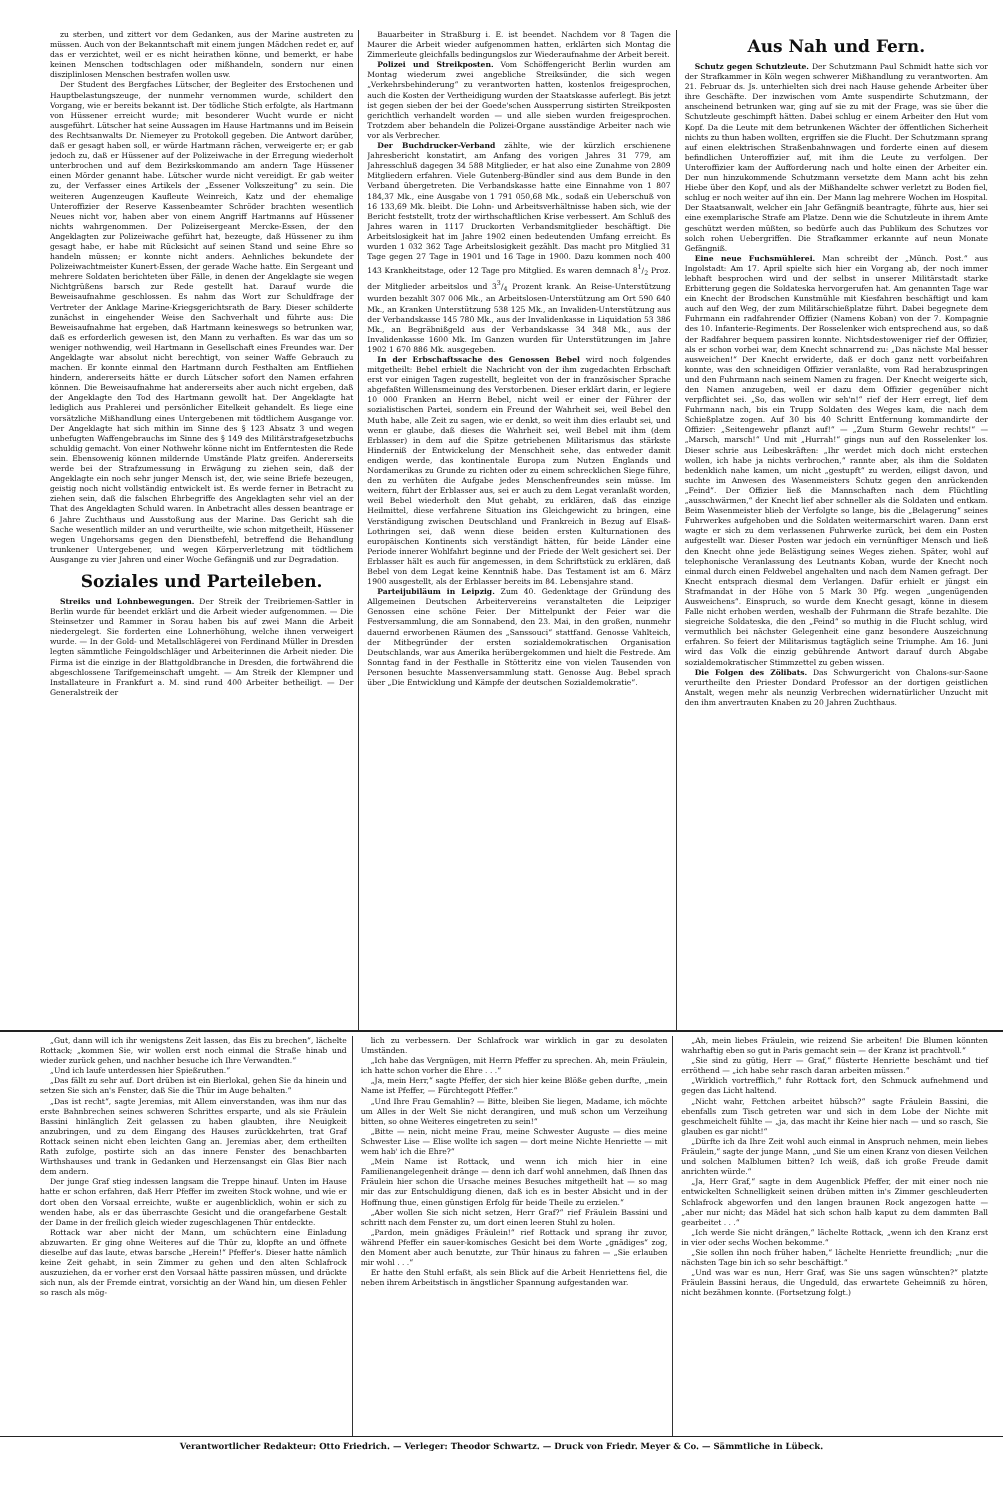zu sterben, und zittert vor dem Gedanken, aus der Marine austreten zu müssen. Auch von der Bekanntschaft mit einem jungen Mädchen redet er, auf das er verzichtet, weil er es nicht heirathen könne, und bemerkt, er habe keinen Menschen todtschlagen oder mißhandeln, sondern nur einen disziplinlosen Menschen bestrafen wollen usw.
Der Student des Bergfaches Lütscher, der Begleiter des Erstochenen und Hauptbelastungszeuge, der nunmehr vernommen wurde, schildert den Vorgang, wie er bereits bekannt ist. Der tödliche Stich erfolgte, als Hartmann von Hüssener erreicht wurde; mit besonderer Wucht wurde er nicht ausgeführt. Lütscher hat seine Aussagen im Hause Hartmanns und im Beisein des Rechtsanwalts Dr. Niemeyer zu Protokoll gegeben. Die Antwort darüber, daß er gesagt haben soll, er würde Hartmann rächen, verweigerte er; er gab jedoch zu, daß er Hüssener auf der Polizeiwache in der Erregung wiederholt unterbrochen und auf dem Bezirkskommando am andern Tage Hüssener einen Mörder genannt habe. Lütscher wurde nicht vereidigt. Er gab weiter zu, der Verfasser eines Artikels der „Essener Volkszeitung“ zu sein. Die weiteren Augenzeugen Kaufleute Weinreich, Katz und der ehemalige Unteroffizier der Reserve Kassenbeamter Schröder brachten wesentlich Neues nicht vor, haben aber von einem Angriff Hartmanns auf Hüssener nichts wahrgenommen. Der Polizeisergeant Mercke-Essen, der den Angeklagten zur Polizeiwache geführt hat, bezeugte, daß Hüssener zu ihm gesagt habe, er habe mit Rücksicht auf seinen Stand und seine Ehre so handeln müssen; er konnte nicht anders. Aehnliches bekundete der Polizeiwachtmeister Kunert-Essen, der gerade Wache hatte. Ein Sergeant und mehrere Soldaten berichteten über Fälle, in denen der Angeklagte sie wegen Nichtgrüßens barsch zur Rede gestellt hat. Darauf wurde die Beweisaufnahme geschlossen. Es nahm das Wort zur Schuldfrage der Vertreter der Anklage Marine-Kriegsgerichtsrath de Bary. Dieser schilderte zunächst in eingehender Weise den Sachverhalt und führte aus: Die Beweisaufnahme hat ergeben, daß Hartmann keineswegs so betrunken war, daß es erforderlich gewesen ist, den Mann zu verhaften. Es war das um so weniger nothwendig, weil Hartmann in Gesellschaft eines Freundes war. Der Angeklagte war absolut nicht berechtigt, von seiner Waffe Gebrauch zu machen. Er konnte einmal den Hartmann durch Festhalten am Entfliehen hindern, andererseits hätte er durch Lütscher sofort den Namen erfahren können. Die Beweisaufnahme hat andererseits aber auch nicht ergeben, daß der Angeklagte den Tod des Hartmann gewollt hat. Der Angeklagte hat lediglich aus Prahlerei und persönlicher Eitelkeit gehandelt. Es liege eine vorsätzliche Mißhandlung eines Untergebenen mit tödtlichem Ausgange vor. Der Angeklagte hat sich mithin im Sinne des § 123 Absatz 3 und wegen unbefugten Waffengebrauchs im Sinne des § 149 des Militärstrafgesetzbuchs schuldig gemacht. Von einer Nothwehr könne nicht im Entferntesten die Rede sein. Ebensowenig können mildernde Umstände Platz greifen. Andererseits werde bei der Strafzumessung in Erwägung zu ziehen sein, daß der Angeklagte ein noch sehr junger Mensch ist, der, wie seine Briefe bezeugen, geistig noch nicht vollständig entwickelt ist. Es werde ferner in Betracht zu ziehen sein, daß die falschen Ehrbegriffe des Angeklagten sehr viel an der That des Angeklagten Schuld waren. In Anbetracht alles dessen beantrage er 6 Jahre Zuchthaus und Ausstoßung aus der Marine. Das Gericht sah die Sache wesentlich milder an und verurtheilte, wie schon mitgetheilt, Hüssener wegen Ungehorsams gegen den Dienstbefehl, betreffend die Behandlung trunkener Untergebener, und wegen Körperverletzung mit tödtlichem Ausgange zu vier Jahren und einer Woche Gefängniß und zur Degradation.
Soziales und Parteileben.
Streiks und Lohnbewegungen. Der Streik der Treibriemen-Sattler in Berlin wurde für beendet erklärt und die Arbeit wieder aufgenommen. — Die Steinsetzer und Rammer in Sorau haben bis auf zwei Mann die Arbeit niedergelegt. Sie forderten eine Lohnerhöhung, welche ihnen verweigert wurde. — In der Gold- und Metallschlägerei von Ferdinand Müller in Dresden legten sämmtliche Feingoldschläger und Arbeiterinnen die Arbeit nieder. Die Firma ist die einzige in der Blattgoldbranche in Dresden, die fortwährend die abgeschlossene Tarifgemeinschaft umgeht. — Am Streik der Klempner und Installateure in Frankfurt a. M. sind rund 400 Arbeiter betheiligt. — Der Generalstreik der
Bauarbeiter in Straßburg i. E. ist beendet. Nachdem vor 8 Tagen die Maurer die Arbeit wieder aufgenommen hatten, erklärten sich Montag die Zimmerleute gleichfalls bedingungslos zur Wiederaufnahme der Arbeit bereit.
Polizei und Streikposten. Vom Schöffengericht Berlin wurden am Montag wiederum zwei angebliche Streiksünder, die sich wegen „Verkehrsbehinderung“ zu verantworten hatten, kostenlos freigesprochen, auch die Kosten der Vertheidigung wurden der Staatskasse auferlegt. Bis jetzt ist gegen sieben der bei der Goede'schen Aussperrung sistirten Streikposten gerichtlich verhandelt worden — und alle sieben wurden freigesprochen. Trotzdem aber behandeln die Polizei-Organe ausständige Arbeiter nach wie vor als Verbrecher.
Der Buchdrucker-Verband zählte, wie der kürzlich erschienene Jahresbericht konstatirt, am Anfang des vorigen Jahres 31 779, am Jahresschluß dagegen 34 588 Mitglieder, er hat also eine Zunahme von 2809 Mitgliedern erfahren. Viele Gutenberg-Bündler sind aus dem Bunde in den Verband übergetreten. Die Verbandskasse hatte eine Einnahme von 1 807 184,37 Mk., eine Ausgabe von 1 791 050,68 Mk., sodaß ein Ueberschuß von 16 133,69 Mk. bleibt. Die Lohn- und Arbeitsverhältnisse haben sich, wie der Bericht feststellt, trotz der wirthschaftlichen Krise verbessert. Am Schluß des Jahres waren in 1117 Druckorten Verbandsmitglieder beschäftigt. Die Arbeitslosigkeit hat im Jahre 1902 einen bedeutenden Umfang erreicht. Es wurden 1 032 362 Tage Arbeitslosigkeit gezählt. Das macht pro Mitglied 31 Tage gegen 27 Tage in 1901 und 16 Tage in 1900. Dazu kommen noch 400 143 Krankheitstage, oder 12 Tage pro Mitglied. Es waren demnach 81/2 Proz. der Mitglieder arbeitslos und 33/4 Prozent krank. An Reise-Unterstützung wurden bezahlt 307 006 Mk., an Arbeitslosen-Unterstützung am Ort 590 640 Mk., an Kranken Unterstützung 538 125 Mk., an Invaliden-Unterstützung aus der Verbandskasse 145 780 Mk., aus der Invalidenkasse in Liquidation 53 386 Mk., an Begräbnißgeld aus der Verbandskasse 34 348 Mk., aus der Invalidenkasse 1600 Mk. Im Ganzen wurden für Unterstützungen im Jahre 1902 1 670 886 Mk. ausgegeben.
In der Erbschaftssache des Genossen Bebel wird noch folgendes mitgetheilt: Bebel erhielt die Nachricht von der ihm zugedachten Erbschaft erst vor einigen Tagen zugestellt, begleitet von der in französischer Sprache abgefaßten Willensmeinung des Verstorbenen. Dieser erklärt darin, er legiere 10 000 Franken an Herrn Bebel, nicht weil er einer der Führer der sozialistischen Partei, sondern ein Freund der Wahrheit sei, weil Bebel den Muth habe, alle Zeit zu sagen, wie er denkt, so weit ihm dies erlaubt sei, und wenn er glaube, daß dieses die Wahrheit sei, weil Bebel mit ihm (dem Erblasser) in dem auf die Spitze getriebenen Militarismus das stärkste Hinderniß der Entwickelung der Menschheit sehe, das entweder damit endigen werde, das kontinentale Europa zum Nutzen Englands und Nordamerikas zu Grunde zu richten oder zu einem schrecklichen Siege führe, den zu verhüten die Aufgabe jedes Menschenfreundes sein müsse. Im weitern, führt der Erblasser aus, sei er auch zu dem Legat veranlaßt worden, weil Bebel wiederholt den Mut gehabt, zu erklären, daß das einzige Heilmittel, diese verfahrene Situation ins Gleichgewicht zu bringen, eine Verständigung zwischen Deutschland und Frankreich in Bezug auf Elsaß-Lothringen sei, daß wenn diese beiden ersten Kulturnationen des europäischen Kontinents sich verständigt hätten, für beide Länder eine Periode innerer Wohlfahrt beginne und der Friede der Welt gesichert sei. Der Erblasser hält es auch für angemessen, in dem Schriftstück zu erklären, daß Bebel von dem Legat keine Kenntniß habe. Das Testament ist am 6. März 1900 ausgestellt, als der Erblasser bereits im 84. Lebensjahre stand.
Parteijubiläum in Leipzig. Zum 40. Gedenktage der Gründung des Allgemeinen Deutschen Arbeitervereins veranstalteten die Leipziger Genossen eine schöne Feier. Der Mittelpunkt der Feier war die Festversammlung, die am Sonnabend, den 23. Mai, in den großen, nunmehr dauernd erworbenen Räumen des „Sanssouci“ stattfand. Genosse Vahlteich, der Mitbegründer der ersten sozialdemokratischen Organisation Deutschlands, war aus Amerika herübergekommen und hielt die Festrede. Am Sonntag fand in der Festhalle in Stötteritz eine von vielen Tausenden von Personen besuchte Massenversammlung statt. Genosse Aug. Bebel sprach über „Die Entwicklung und Kämpfe der deutschen Sozialdemokratie“.
Aus Nah und Fern.
Schutz gegen Schutzleute. Der Schutzmann Paul Schmidt hatte sich vor der Strafkammer in Köln wegen schwerer Mißhandlung zu verantworten. Am 21. Februar ds. Js. unterhielten sich drei nach Hause gehende Arbeiter über ihre Geschäfte. Der inzwischen vom Amte suspendirte Schutzmann, der anscheinend betrunken war, ging auf sie zu mit der Frage, was sie über die Schutzleute geschimpft hätten. Dabei schlug er einem Arbeiter den Hut vom Kopf. Da die Leute mit dem betrunkenen Wächter der öffentlichen Sicherheit nichts zu thun haben wollten, ergriffen sie die Flucht. Der Schutzmann sprang auf einen elektrischen Straßenbahnwagen und forderte einen auf diesem befindlichen Unteroffizier auf, mit ihm die Leute zu verfolgen. Der Unteroffizier kam der Aufforderung nach und holte einen der Arbeiter ein. Der nun hinzukommende Schutzmann versetzte dem Mann acht bis zehn Hiebe über den Kopf, und als der Mißhandelte schwer verletzt zu Boden fiel, schlug er noch weiter auf ihn ein. Der Mann lag mehrere Wochen im Hospital. Der Staatsanwalt, welcher ein Jahr Gefängniß beantragte, führte aus, hier sei eine exemplarische Strafe am Platze. Denn wie die Schutzleute in ihrem Amte geschützt werden müßten, so bedürfe auch das Publikum des Schutzes vor solch rohen Uebergriffen. Die Strafkammer erkannte auf neun Monate Gefängniß.
Eine neue Fuchsmühlerei. Man schreibt der „Münch. Post.“ aus Ingolstadt: Am 17. April spielte sich hier ein Vorgang ab, der noch immer lebhaft besprochen wird und der selbst in unserer Militärstadt starke Erbitterung gegen die Soldateska hervorgerufen hat. Am genannten Tage war ein Knecht der Brodschen Kunstmühle mit Kiesfahren beschäftigt und kam auch auf den Weg, der zum Militärschießplatze führt. Dabei begegnete dem Fuhrmann ein radfahrender Offizier (Namens Koban) von der 7. Kompagnie des 10. Infanterie-Regiments. Der Rosselenker wich entsprechend aus, so daß der Radfahrer bequem passiren konnte. Nichtsdestoweniger rief der Offizier, als er schon vorbei war, dem Knecht schnarrend zu: „Das nächste Mal besser ausweichen!“ Der Knecht erwiderte, daß er doch ganz nett vorbeifahren konnte, was den schneidigen Offizier veranlaßte, vom Rad herabzuspringen und den Fuhrmann nach seinem Namen zu fragen. Der Knecht weigerte sich, den Namen anzugeben, weil er dazu dem Offizier gegenüber nicht verpflichtet sei. „So, das wollen wir seh'n!“ rief der Herr erregt, lief dem Fuhrmann nach, bis ein Trupp Soldaten des Weges kam, die nach dem Schießplatze zogen. Auf 30 bis 40 Schritt Entfernung kommandirte der Offizier: „Seitengewehr pflanzt auf!“ — „Zum Sturm Gewehr rechts!“ — „Marsch, marsch!“ Und mit „Hurrah!“ gings nun auf den Rosselenker los. Dieser schrie aus Leibeskräften: „Ihr werdet mich doch nicht erstechen wollen, ich habe ja nichts verbrochen,“ rannte aber, als ihm die Soldaten bedenklich nahe kamen, um nicht „gestupft“ zu werden, eiligst davon, und suchte im Anwesen des Wasenmeisters Schutz gegen den anrückenden „Feind“. Der Offizier ließ die Mannschaften nach dem Flüchtling „ausschwärmen,“ der Knecht lief aber schneller als die Soldaten und entkam. Beim Wasenmeister blieb der Verfolgte so lange, bis die „Belagerung“ seines Fuhrwerkes aufgehoben und die Soldaten weitermarschirt waren. Dann erst wagte er sich zu dem verlassenen Fuhrwerke zurück, bei dem ein Posten aufgestellt war. Dieser Posten war jedoch ein vernünftiger Mensch und ließ den Knecht ohne jede Belästigung seines Weges ziehen. Später, wohl auf telephonische Veranlassung des Leutnants Koban, wurde der Knecht noch einmal durch einen Feldwebel angehalten und nach dem Namen gefragt. Der Knecht entsprach diesmal dem Verlangen. Dafür erhielt er jüngst ein Strafmandat in der Höhe von 5 Mark 30 Pfg. wegen „ungenügenden Ausweichens“. Einspruch, so wurde dem Knecht gesagt, könne in diesem Falle nicht erhoben werden, weshalb der Fuhrmann die Strafe bezahlte. Die siegreiche Soldateska, die den „Feind“ so muthig in die Flucht schlug, wird vermuthlich bei nächster Gelegenheit eine ganz besondere Auszeichnung erfahren. So feiert der Militarismus tagtäglich seine Triumphe. Am 16. Juni wird das Volk die einzig gebührende Antwort darauf durch Abgabe sozialdemokratischer Stimmzettel zu geben wissen.
Die Folgen des Zölibats. Das Schwurgericht von Chalons-sur-Saone verurtheilte den Priester Dondard Professor an der dortigen geistlichen Anstalt, wegen mehr als neunzig Verbrechen widernatürlicher Unzucht mit den ihm anvertrauten Knaben zu 20 Jahren Zuchthaus.
„Gut, dann will ich ihr wenigstens Zeit lassen, das Eis zu brechen“, lächelte Rottack; „kommen Sie, wir wollen erst noch einmal die Straße hinab und wieder zurück gehen, und nachher besuche ich Ihre Verwandten.“
„Und ich laufe unterdessen hier Spießruthen.“
„Das fällt zu sehr auf. Dort drüben ist ein Bierlokal, gehen Sie da hinein und setzen Sie sich an's Fenster, daß Sie die Thür im Auge behalten.“
„Das ist recht“, sagte Jeremias, mit Allem einverstanden, was ihm nur das erste Bahnbrechen seines schweren Schrittes ersparte, und als sie Fräulein Bassini hinlänglich Zeit gelassen zu haben glaubten, ihre Neuigkeit anzubringen, und zu dem Eingang des Hauses zurückkehrten, trat Graf Rottack seinen nicht eben leichten Gang an. Jeremias aber, dem ertheilten Rath zufolge, postirte sich an das innere Fenster des benachbarten Wirthshauses und trank in Gedanken und Herzensangst ein Glas Bier nach dem andern.
Der junge Graf stieg indessen langsam die Treppe hinauf. Unten im Hause hatte er schon erfahren, daß Herr Pfeffer im zweiten Stock wohne, und wie er dort oben den Vorsaal erreichte, wußte er augenblicklich, wohin er sich zu wenden habe, als er das überraschte Gesicht und die orangefarbene Gestalt der Dame in der freilich gleich wieder zugeschlagenen Thür entdeckte.
Rottack war aber nicht der Mann, um schüchtern eine Einladung abzuwarten. Er ging ohne Weiteres auf die Thür zu, klopfte an und öffnete dieselbe auf das laute, etwas barsche „Herein!“ Pfeffer's. Dieser hatte nämlich keine Zeit gehabt, in sein Zimmer zu gehen und den alten Schlafrock auszuziehen, da er vorher erst den Vorsaal hätte passiren müssen, und drückte sich nun, als der Fremde eintrat, vorsichtig an der Wand hin, um diesen Fehler so rasch als mög-
lich zu verbessern. Der Schlafrock war wirklich in gar zu desolaten Umständen.
„Ich habe das Vergnügen, mit Herrn Pfeffer zu sprechen. Ah, mein Fräulein, ich hatte schon vorher die Ehre . . .“
„Ja, mein Herr,“ sagte Pfeffer, der sich hier keine Blöße geben durfte, „mein Name ist Pfeffer, — Fürchtegott Pfeffer.“
„Und Ihre Frau Gemahlin? — Bitte, bleiben Sie liegen, Madame, ich möchte um Alles in der Welt Sie nicht derangiren, und muß schon um Verzeihung bitten, so ohne Weiteres eingetreten zu sein!“
„Bitte — nein, nicht meine Frau, meine Schwester Auguste — dies meine Schwester Lise — Elise wollte ich sagen — dort meine Nichte Henriette — mit wem hab' ich die Ehre?“
„Mein Name ist Rottack, und wenn ich mich hier in eine Familienangelegenheit dränge — denn ich darf wohl annehmen, daß Ihnen das Fräulein hier schon die Ursache meines Besuches mitgetheilt hat — so mag mir das zur Entschuldigung dienen, daß ich es in bester Absicht und in der Hoffnung thue, einen günstigen Erfolg für beide Theile zu erzielen.“
„Aber wollen Sie sich nicht setzen, Herr Graf?“ rief Fräulein Bassini und schritt nach dem Fenster zu, um dort einen leeren Stuhl zu holen.
„Pardon, mein gnädiges Fräulein!“ rief Rottack und sprang ihr zuvor, während Pfeffer ein sauer-komisches Gesicht bei dem Worte „gnädiges“ zog, den Moment aber auch benutzte, zur Thür hinaus zu fahren — „Sie erlauben mir wohl . . .“
Er hatte den Stuhl erfaßt, als sein Blick auf die Arbeit Henriettens fiel, die neben ihrem Arbeitstisch in ängstlicher Spannung aufgestanden war.
„Ah, mein liebes Fräulein, wie reizend Sie arbeiten! Die Blumen könnten wahrhaftig eben so gut in Paris gemacht sein — der Kranz ist prachtvoll.“
„Sie sind zu gütig, Herr — Graf,“ flüsterte Henriette beschämt und tief erröthend — „ich habe sehr rasch daran arbeiten müssen.“
„Wirklich vortrefflich,“ fuhr Rottack fort, den Schmuck aufnehmend und gegen das Licht haltend.
„Nicht wahr, Fettchen arbeitet hübsch?“ sagte Fräulein Bassini, die ebenfalls zum Tisch getreten war und sich in dem Lobe der Nichte mit geschmeichelt fühlte — „ja, das macht ihr Keine hier nach — und so rasch, Sie glauben es gar nicht!“
„Dürfte ich da Ihre Zeit wohl auch einmal in Anspruch nehmen, mein liebes Fräulein,“ sagte der junge Mann, „und Sie um einen Kranz von diesen Veilchen und solchen Malblumen bitten? Ich weiß, daß ich große Freude damit anrichten würde.“
„Ja, Herr Graf,“ sagte in dem Augenblick Pfeffer, der mit einer noch nie entwickelten Schnelligkeit seinen drüben mitten in's Zimmer geschleuderten Schlafrock abgeworfen und den langen braunen Rock angezogen hatte — „aber nur nicht; das Mädel hat sich schon halb kaput zu dem dammten Ball gearbeitet . . .“
„Ich werde Sie nicht drängen,“ lächelte Rottack, „wenn ich den Kranz erst in vier oder sechs Wochen bekomme.“
„Sie sollen ihn noch früher haben,“ lächelte Henriette freundlich; „nur die nächsten Tage bin ich so sehr beschäftigt.“
„Und was war es nun, Herr Graf, was Sie uns sagen wünschten?“ platzte Fräulein Bassini heraus, die Ungeduld, das erwartete Geheimniß zu hören, nicht bezähmen konnte. (Fortsetzung folgt.)
Verantwortlicher Redakteur: Otto Friedrich. — Verleger: Theodor Schwartz. — Druck von Friedr. Meyer & Co. — Sämmtliche in Lübeck.